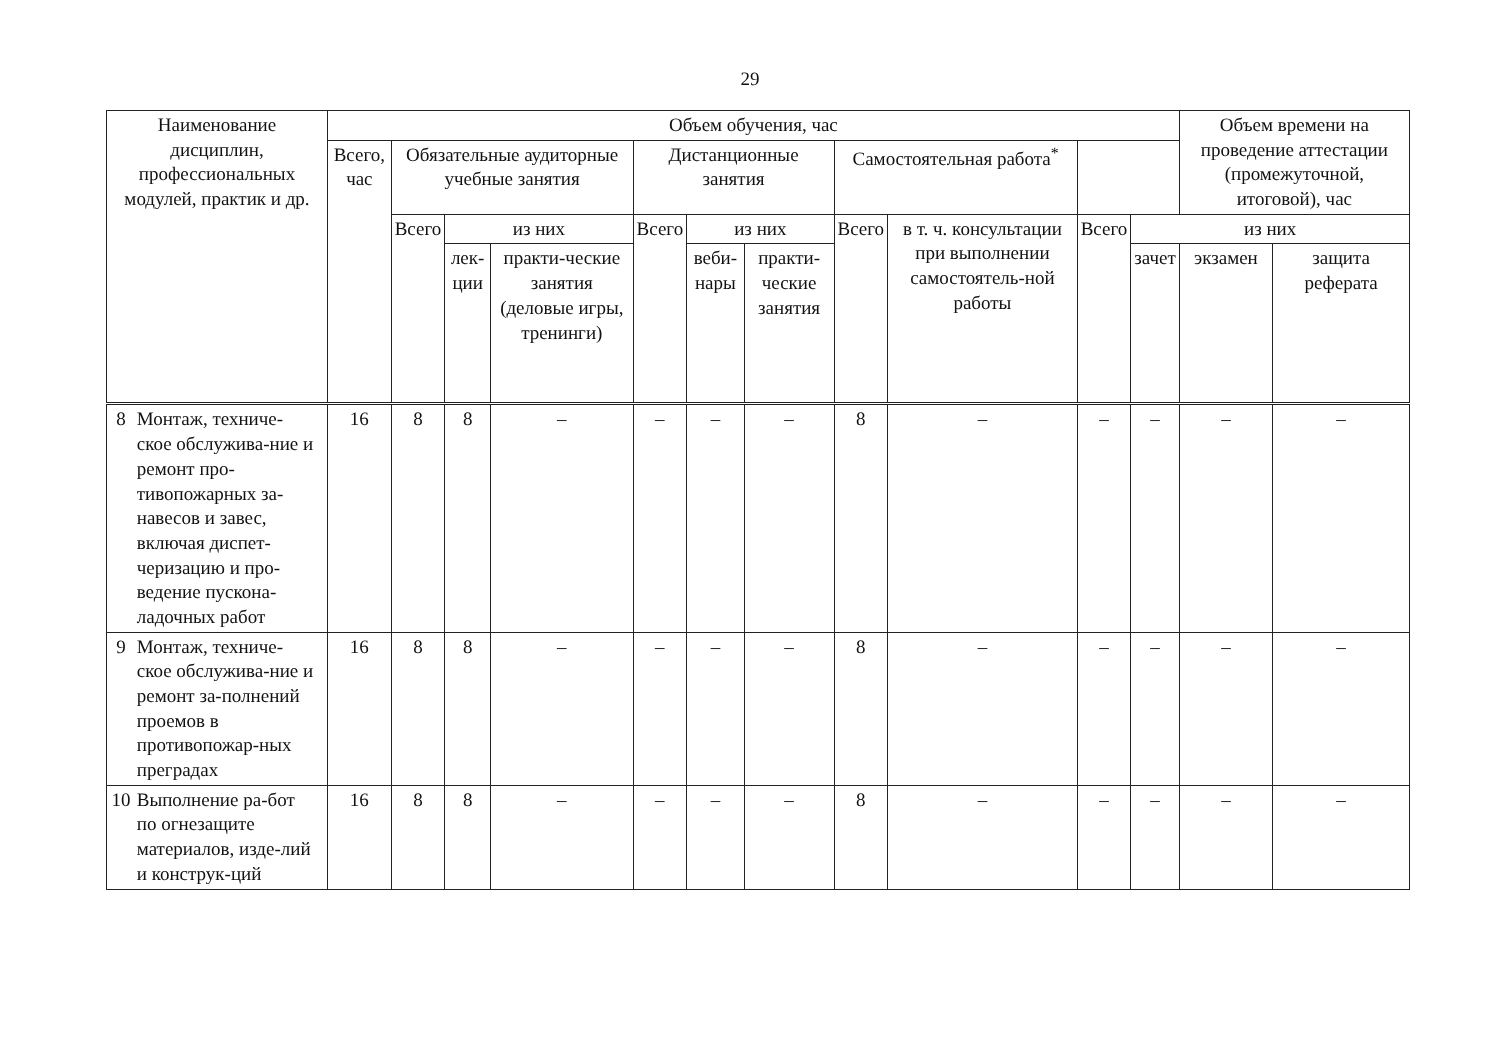29
| Наименование дисциплин, профессиональных модулей, практик и др. | Объем обучения, час | | | | | | | | | | | Объем времени на проведение аттестации (промежуточной, итоговой), час | |
| --- | --- | --- | --- | --- | --- | --- | --- | --- | --- | --- | --- | --- | --- |
| | Всего, час | Обязательные аудиторные учебные занятия | | | Дистанционные занятия | | | Самостоятельная работа<sup>*</sup> | | | | | |
| | | Всего | из них | | Всего | из них | | Всего | в т. ч. консультации при выполнении самостоятель-ной работы | Всего | из них | | |
| | | | лек-ции | практи-ческие занятия (деловые игры, тренинги) | | веби-нары | практи-ческие занятия | | | | зачет | экзамен | защита реферата |
| 8 Монтаж, техниче-ское обслужива-ние и ремонт про-тивопожарных за-навесов и завес, включая диспет-черизацию и про-ведение пускона-ладочных работ | 16 | 8 | 8 | – | – | – | – | 8 | – | – | – | – | – |
| 9 Монтаж, техниче-ское обслужива-ние и ремонт за-полнений проемов в противопожар-ных преградах | 16 | 8 | 8 | – | – | – | – | 8 | – | – | – | – | – |
| 10 Выполнение ра-бот по огнезащите материалов, изде-лий и конструк-ций | 16 | 8 | 8 | – | – | – | – | 8 | – | – | – | – | – |